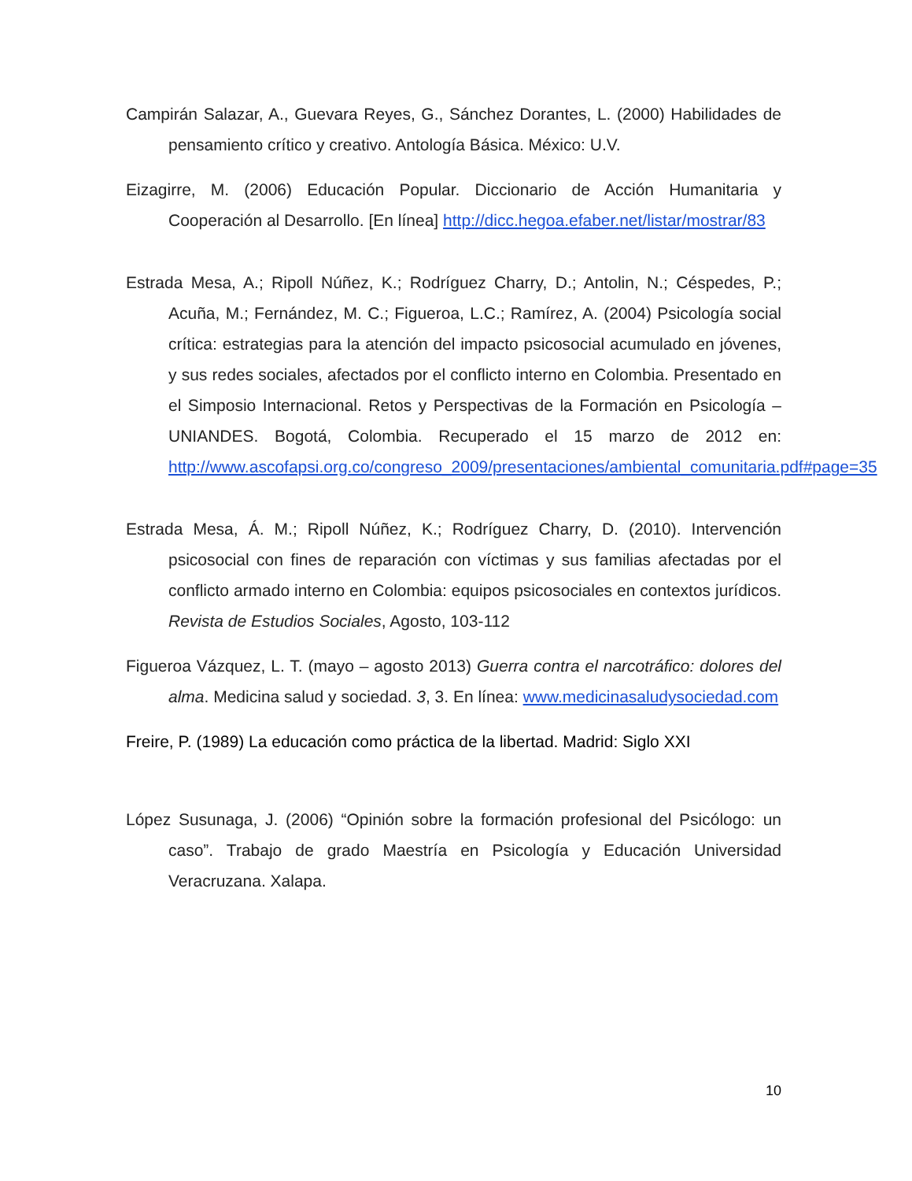Campirán Salazar, A., Guevara Reyes, G., Sánchez Dorantes, L. (2000) Habilidades de pensamiento crítico y creativo. Antología Básica. México: U.V.
Eizagirre, M. (2006) Educación Popular. Diccionario de Acción Humanitaria y Cooperación al Desarrollo. [En línea] http://dicc.hegoa.efaber.net/listar/mostrar/83
Estrada Mesa, A.; Ripoll Núñez, K.; Rodríguez Charry, D.; Antolin, N.; Céspedes, P.; Acuña, M.; Fernández, M. C.; Figueroa, L.C.; Ramírez, A. (2004) Psicología social crítica: estrategias para la atención del impacto psicosocial acumulado en jóvenes, y sus redes sociales, afectados por el conflicto interno en Colombia. Presentado en el Simposio Internacional. Retos y Perspectivas de la Formación en Psicología – UNIANDES. Bogotá, Colombia. Recuperado el 15 marzo de 2012 en: http://www.ascofapsi.org.co/congreso_2009/presentaciones/ambiental_comunitaria.pdf#page=35
Estrada Mesa, Á. M.; Ripoll Núñez, K.; Rodríguez Charry, D. (2010). Intervención psicosocial con fines de reparación con víctimas y sus familias afectadas por el conflicto armado interno en Colombia: equipos psicosociales en contextos jurídicos. Revista de Estudios Sociales, Agosto, 103-112
Figueroa Vázquez, L. T. (mayo – agosto 2013) Guerra contra el narcotráfico: dolores del alma. Medicina salud y sociedad. 3, 3. En línea: www.medicinasaludysociedad.com
Freire, P. (1989) La educación como práctica de la libertad. Madrid: Siglo XXI
López Susunaga, J. (2006) “Opinión sobre la formación profesional del Psicólogo: un caso”. Trabajo de grado Maestría en Psicología y Educación Universidad Veracruzana. Xalapa.
10